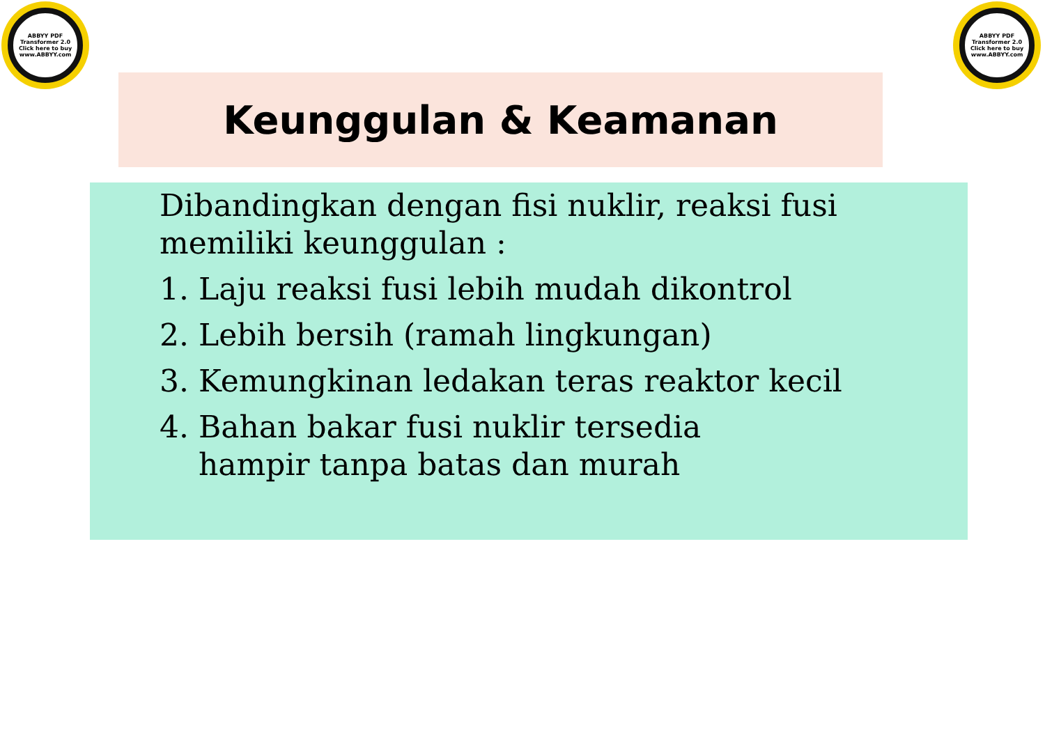ABBYY PDF Transformer 2.0
Click here to buy
www.ABBYY.com
ABBYY PDF Transformer 2.0
Click here to buy
www.ABBYY.com
Keunggulan & Keamanan
Dibandingkan dengan fisi nuklir, reaksi fusi memiliki keunggulan :
1. Laju reaksi fusi lebih mudah dikontrol
2. Lebih bersih (ramah lingkungan)
3. Kemungkinan ledakan teras reaktor kecil
4. Bahan bakar fusi nuklir tersedia
hampir tanpa batas dan murah